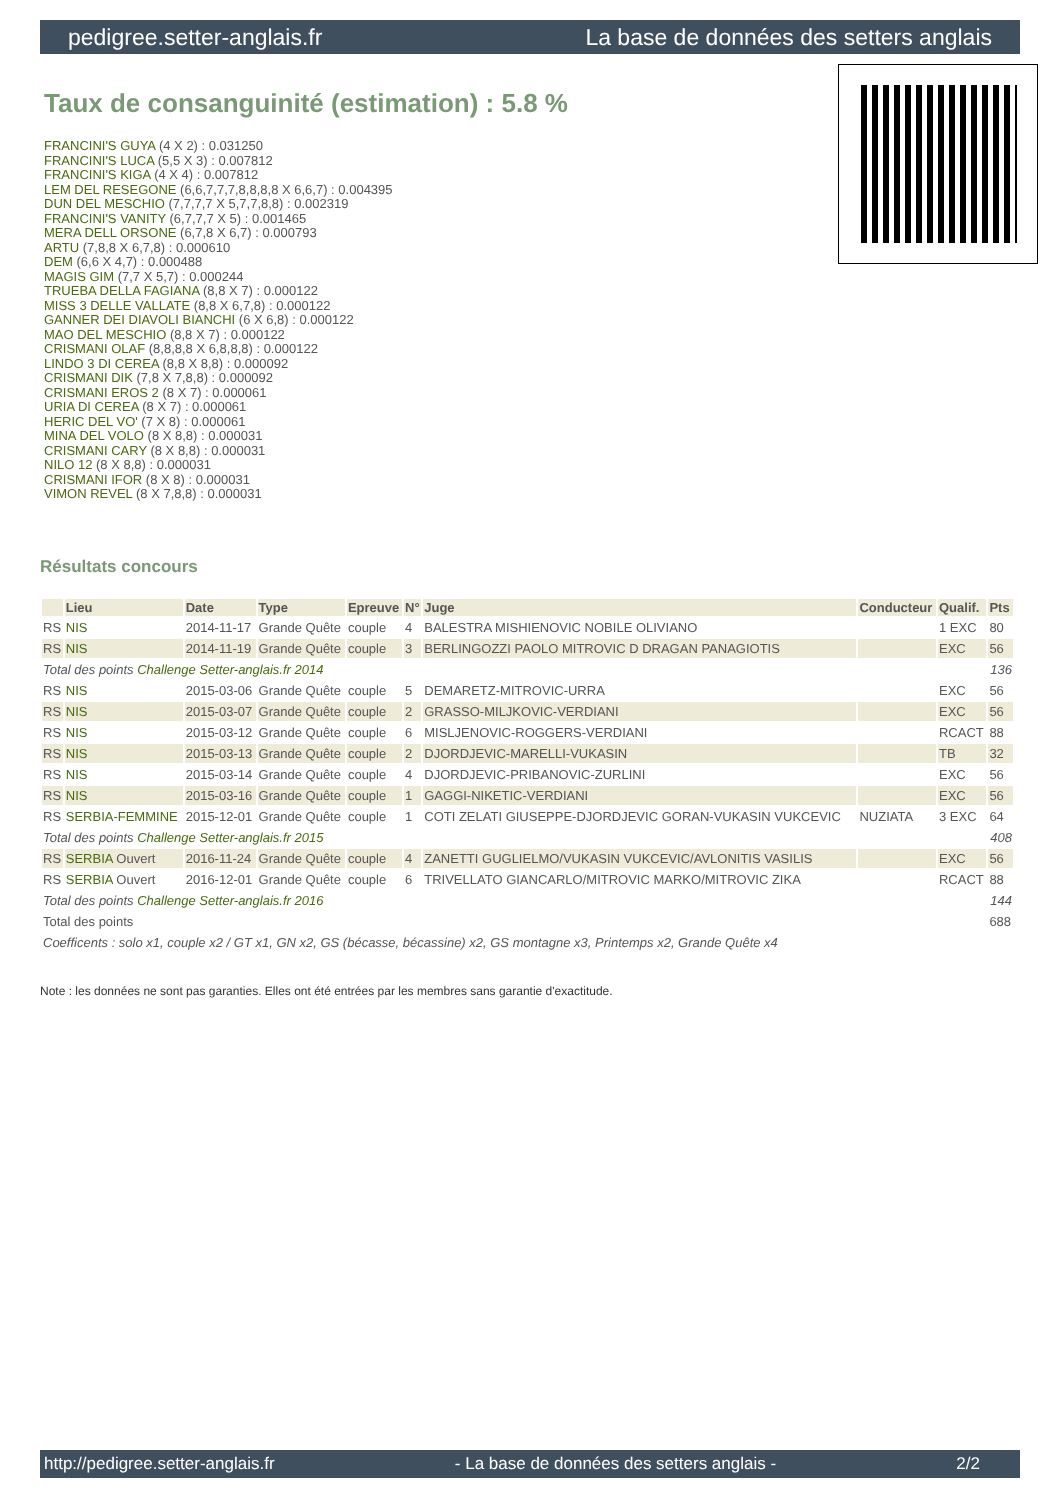pedigree.setter-anglais.fr La base de données des setters anglais
Taux de consanguinité (estimation) : 5.8 %
FRANCINI'S GUYA (4 X 2) : 0.031250
FRANCINI'S LUCA (5,5 X 3) : 0.007812
FRANCINI'S KIGA (4 X 4) : 0.007812
LEM DEL RESEGONE (6,6,7,7,7,8,8,8,8 X 6,6,7) : 0.004395
DUN DEL MESCHIO (7,7,7,7 X 5,7,7,8,8) : 0.002319
FRANCINI'S VANITY (6,7,7,7 X 5) : 0.001465
MERA DELL ORSONE (6,7,8 X 6,7) : 0.000793
ARTU (7,8,8 X 6,7,8) : 0.000610
DEM (6,6 X 4,7) : 0.000488
MAGIS GIM (7,7 X 5,7) : 0.000244
TRUEBA DELLA FAGIANA (8,8 X 7) : 0.000122
MISS 3 DELLE VALLATE (8,8 X 6,7,8) : 0.000122
GANNER DEI DIAVOLI BIANCHI (6 X 6,8) : 0.000122
MAO DEL MESCHIO (8,8 X 7) : 0.000122
CRISMANI OLAF (8,8,8,8 X 6,8,8,8) : 0.000122
LINDO 3 DI CEREA (8,8 X 8,8) : 0.000092
CRISMANI DIK (7,8 X 7,8,8) : 0.000092
CRISMANI EROS 2 (8 X 7) : 0.000061
URIA DI CEREA (8 X 7) : 0.000061
HERIC DEL VO' (7 X 8) : 0.000061
MINA DEL VOLO (8 X 8,8) : 0.000031
CRISMANI CARY (8 X 8,8) : 0.000031
NILO 12 (8 X 8,8) : 0.000031
CRISMANI IFOR (8 X 8) : 0.000031
VIMON REVEL (8 X 7,8,8) : 0.000031
Résultats concours
| | Lieu | Date | Type | Epreuve | N° | Juge | Conducteur | Qualif. | Pts |
| --- | --- | --- | --- | --- | --- | --- | --- | --- | --- |
| RS | NIS | 2014-11-17 | Grande Quête | couple | 4 | BALESTRA MISHIENOVIC NOBILE OLIVIANO | | 1 EXC | 80 |
| RS | NIS | 2014-11-19 | Grande Quête | couple | 3 | BERLINGOZZI PAOLO MITROVIC D DRAGAN PANAGIOTIS | | EXC | 56 |
| Total des points Challenge Setter-anglais.fr 2014 | | | | | | | | | 136 |
| RS | NIS | 2015-03-06 | Grande Quête | couple | 5 | DEMARETZ-MITROVIC-URRA | | EXC | 56 |
| RS | NIS | 2015-03-07 | Grande Quête | couple | 2 | GRASSO-MILJKOVIC-VERDIANI | | EXC | 56 |
| RS | NIS | 2015-03-12 | Grande Quête | couple | 6 | MISLJENOVIC-ROGGERS-VERDIANI | | RCACT | 88 |
| RS | NIS | 2015-03-13 | Grande Quête | couple | 2 | DJORDJEVIC-MARELLI-VUKASIN | | TB | 32 |
| RS | NIS | 2015-03-14 | Grande Quête | couple | 4 | DJORDJEVIC-PRIBANOVIC-ZURLINI | | EXC | 56 |
| RS | NIS | 2015-03-16 | Grande Quête | couple | 1 | GAGGI-NIKETIC-VERDIANI | | EXC | 56 |
| RS | SERBIA-FEMMINE | 2015-12-01 | Grande Quête | couple | 1 | COTI ZELATI GIUSEPPE-DJORDJEVIC GORAN-VUKASIN VUKCEVIC | NUZIATA | 3 EXC | 64 |
| Total des points Challenge Setter-anglais.fr 2015 | | | | | | | | | 408 |
| RS | SERBIA Ouvert | 2016-11-24 | Grande Quête | couple | 4 | ZANETTI GUGLIELMO/VUKASIN VUKCEVIC/AVLONITIS VASILIS | | EXC | 56 |
| RS | SERBIA Ouvert | 2016-12-01 | Grande Quête | couple | 6 | TRIVELLATO GIANCARLO/MITROVIC MARKO/MITROVIC ZIKA | | RCACT | 88 |
| Total des points Challenge Setter-anglais.fr 2016 | | | | | | | | | 144 |
| Total des points | | | | | | | | | 688 |
| Coefficents : solo x1, couple x2 / GT x1, GN x2, GS (bécasse, bécassine) x2, GS montagne x3, Printemps x2, Grande Quête x4 | | | | | | | | | |
Note : les données ne sont pas garanties. Elles ont été entrées par les membres sans garantie d'exactitude.
http://pedigree.setter-anglais.fr - La base de données des setters anglais - 2/2